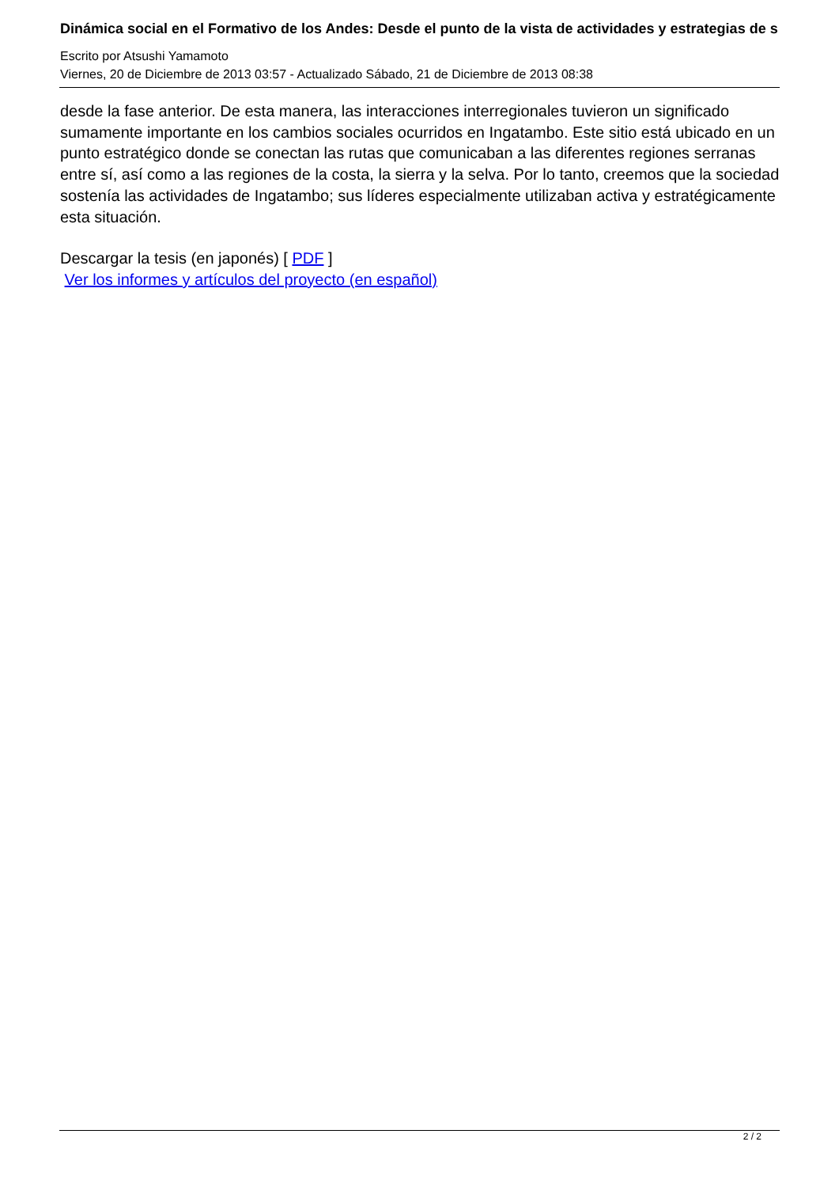Dinámica social en el Formativo de los Andes: Desde el punto de la vista de actividades y estrategias de s
Escrito por Atsushi Yamamoto
Viernes, 20 de Diciembre de 2013 03:57 - Actualizado Sábado, 21 de Diciembre de 2013 08:38
desde la fase anterior. De esta manera, las interacciones interregionales tuvieron un significado sumamente importante en los cambios sociales ocurridos en Ingatambo. Este sitio está ubicado en un punto estratégico donde se conectan las rutas que comunicaban a las diferentes regiones serranas entre sí, así como a las regiones de la costa, la sierra y la selva. Por lo tanto, creemos que la sociedad sostenía las actividades de Ingatambo; sus líderes especialmente utilizaban activa y estratégicamente esta situación.
Descargar la tesis (en japonés) [ PDF ]
Ver los informes y artículos del proyecto (en español)
2 / 2